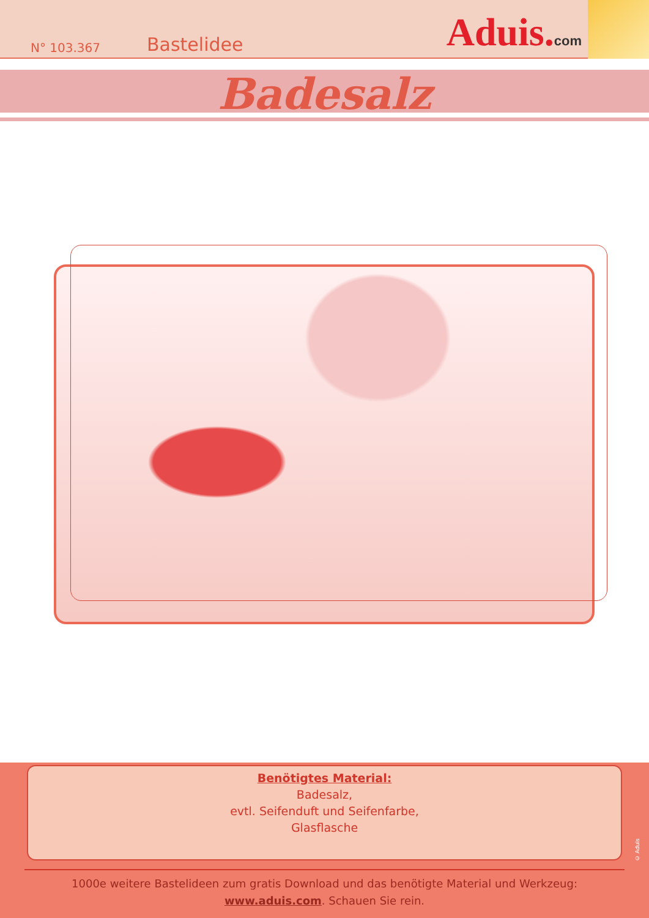N° 103.367 Bastelidee Aduis.com
Badesalz
Benötigtes Material:
Badesalz,
evtl. Seifenduft und Seifenfarbe,
Glasflasche
1000e weitere Bastelideen zum gratis Download und das benötigte Material und Werkzeug:
www.aduis.com. Schauen Sie rein.
© Aduis